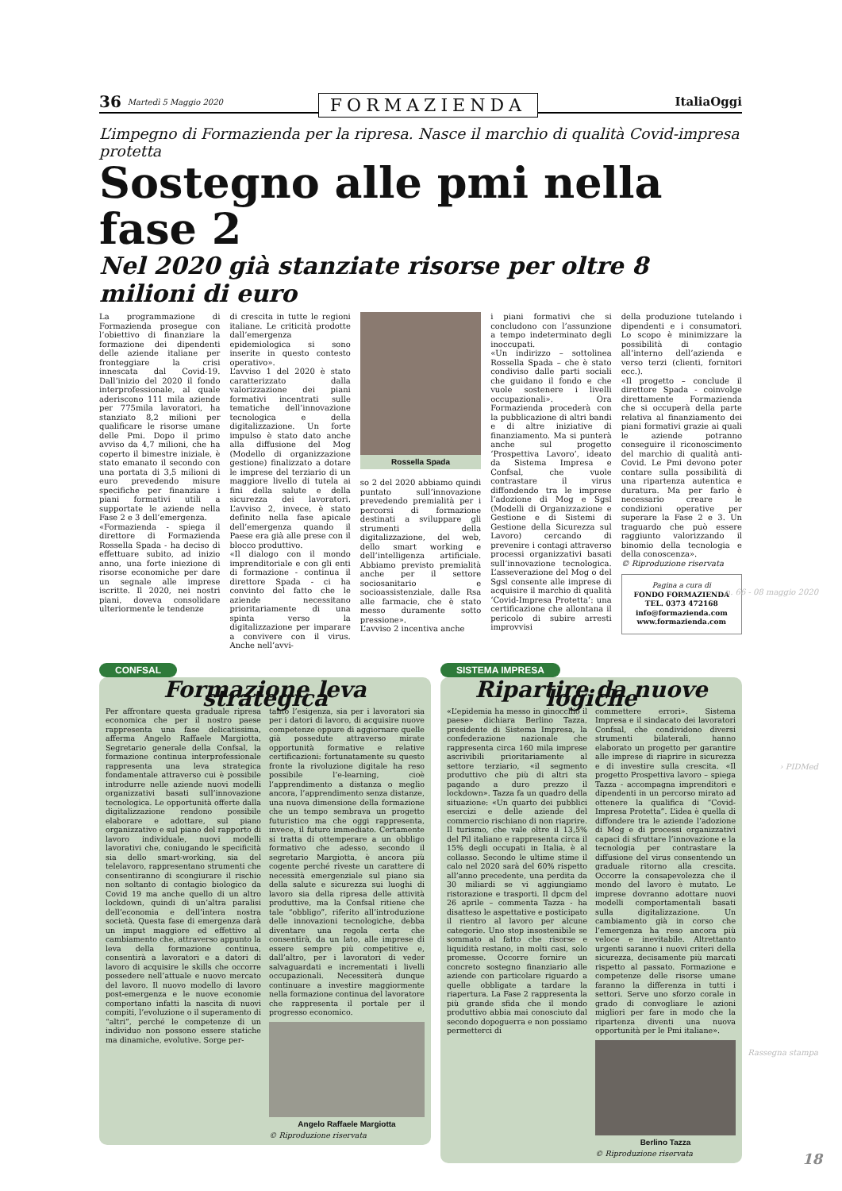36 Martedì 5 Maggio 2020 FORMAZIENDA ItaliaOggi
L’impegno di Formazienda per la ripresa. Nasce il marchio di qualità Covid-impresa protetta
Sostegno alle pmi nella fase 2
Nel 2020 già stanziate risorse per oltre 8 milioni di euro
La programmazione di Formazienda prosegue con l’obiettivo di finanziare la formazione dei dipendenti delle aziende italiane per fronteggiare la crisi innescata dal Covid-19. Dall’inizio del 2020 il fondo interprofessionale, al quale aderiscono 111 mila aziende per 775mila lavoratori, ha stanziato 8,2 milioni per qualificare le risorse umane delle Pmi. Dopo il primo avviso da 4,7 milioni, che ha coperto il bimestre iniziale, è stato emanato il secondo con una portata di 3,5 milioni di euro prevedendo misure specifiche per finanziare i piani formativi utili a supportate le aziende nella Fase 2 e 3 dell’emergenza.
«Formazienda - spiega il direttore di Formazienda Rossella Spada - ha deciso di effettuare subito, ad inizio anno, una forte iniezione di risorse economiche per dare un segnale alle imprese iscritte. Il 2020, nei nostri piani, doveva consolidare ulteriormente le tendenze
di crescita in tutte le regioni italiane. Le criticità prodotte dall’emergenza epidemiologica si sono inserite in questo contesto operativo».
L’avviso 1 del 2020 è stato caratterizzato dalla valorizzazione dei piani formativi incentrati sulle tematiche dell’innovazione tecnologica e della digitalizzazione. Un forte impulso è stato dato anche alla diffusione del Mog (Modello di organizzazione gestione) finalizzato a dotare le imprese del terziario di un maggiore livello di tutela ai fini della salute e della sicurezza dei lavoratori. L’avviso 2, invece, è stato definito nella fase apicale dell’emergenza quando il Paese era già alle prese con il blocco produttivo.
«Il dialogo con il mondo imprenditoriale e con gli enti di formazione - continua il direttore Spada - ci ha convinto del fatto che le aziende necessitano prioritariamente di una spinta verso la digitalizzazione per imparare a convivere con il virus. Anche nell’avvi-
Rossella Spada
so 2 del 2020 abbiamo quindi puntato sull’innovazione prevedendo premialità per i percorsi di formazione destinati a sviluppare gli strumenti della digitalizzazione, del web, dello smart working e dell’intelligenza artificiale. Abbiamo previsto premialità anche per il settore sociosanitario e socioassistenziale, dalle Rsa alle farmacie, che è stato messo duramente sotto pressione».
L’avviso 2 incentiva anche
i piani formativi che si concludono con l’assunzione a tempo indeterminato degli inoccupati.
«Un indirizzo – sottolinea Rossella Spada – che è stato condiviso dalle parti sociali che guidano il fondo e che vuole sostenere i livelli occupazionali». Ora Formazienda procederà con la pubblicazione di altri bandi e di altre iniziative di finanziamento. Ma si punterà anche sul progetto ‘Prospettiva Lavoro’, ideato da Sistema Impresa e Confsal, che vuole contrastare il virus diffondendo tra le imprese l’adozione di Mog e Sgsl (Modelli di Organizzazione e Gestione e di Sistemi di Gestione della Sicurezza sul Lavoro) cercando di prevenire i contagi attraverso processi organizzativi basati sull’innovazione tecnologica. L’asseverazione del Mog o del Sgsl consente alle imprese di acquisire il marchio di qualità ‘Covid-Impresa Protetta’: una certificazione che allontana il pericolo di subire arresti improvvisi
della produzione tutelando i dipendenti e i consumatori. Lo scopo è minimizzare la possibilità di contagio all’interno dell’azienda e verso terzi (clienti, fornitori ecc.).
«Il progetto – conclude il direttore Spada - coinvolge direttamente Formazienda che si occuperà della parte relativa al finanziamento dei piani formativi grazie ai quali le aziende potranno conseguire il riconoscimento del marchio di qualità anti-Covid. Le Pmi devono poter contare sulla possibilità di una ripartenza autentica e duratura. Ma per farlo è necessario creare le condizioni operative per superare la Fase 2 e 3. Un traguardo che può essere raggiunto valorizzando il binomio della tecnologia e della conoscenza».
© Riproduzione riservata
Pagina a cura di
FONDO FORMAZIENDA
TEL. 0373 472168
info@formazienda.com
www.formazienda.com
CONFSAL
Formazione leva strategica
Per affrontare questa graduale ripresa economica che per il nostro paese rappresenta una fase delicatissima, afferma Angelo Raffaele Margiotta, Segretario generale della Confsal, la formazione continua interprofessionale rappresenta una leva strategica fondamentale attraverso cui è possibile introdurre nelle aziende nuovi modelli organizzativi basati sull’innovazione tecnologica. Le opportunità offerte dalla digitalizzazione rendono possibile elaborare e adottare, sul piano organizzativo e sul piano del rapporto di lavoro individuale, nuovi modelli lavorativi che, coniugando le specificità sia dello smart-working, sia del telelavoro, rappresentano strumenti che consentiranno di scongiurare il rischio non soltanto di contagio biologico da Covid 19 ma anche quello di un altro lockdown, quindi di un’altra paralisi dell’economia e dell’intera nostra società. Questa fase di emergenza darà un imput maggiore ed effettivo al cambiamento che, attraverso appunto la leva della formazione continua, consentirà a lavoratori e a datori di lavoro di acquisire le skills che occorre possedere nell’attuale e nuovo mercato del lavoro. Il nuovo modello di lavoro post-emergenza e le nuove economie comportano infatti la nascita di nuovi compiti, l’evoluzione o il superamento di “altri”, perché le competenze di un individuo non possono essere statiche ma dinamiche, evolutive. Sorge per-
tanto l’esigenza, sia per i lavoratori sia per i datori di lavoro, di acquisire nuove competenze oppure di aggiornare quelle già possedute attraverso mirate opportunità formative e relative certificazioni: fortunatamente su questo fronte la rivoluzione digitale ha reso possibile l’e-learning, cioè l’apprendimento a distanza o meglio ancora, l’apprendimento senza distanze, una nuova dimensione della formazione che un tempo sembrava un progetto futuristico ma che oggi rappresenta, invece, il futuro immediato. Certamente si tratta di ottemperare a un obbligo formativo che adesso, secondo il segretario Margiotta, è ancora più cogente perché riveste un carattere di necessità emergenziale sul piano sia della salute e sicurezza sui luoghi di lavoro sia della ripresa delle attività produttive, ma la Confsal ritiene che tale “obbligo”, riferito all’introduzione delle innovazioni tecnologiche, debba diventare una regola certa che consentirà, da un lato, alle imprese di essere sempre più competitive e, dall’altro, per i lavoratori di veder salvaguardati e incrementati i livelli occupazionali. Necessiterà dunque continuare a investire maggiormente nella formazione continua del lavoratore che rappresenta il portale per il progresso economico.
Angelo Raffaele Margiotta
© Riproduzione riservata
SISTEMA IMPRESA
Ripartire da nuove logiche
«L’epidemia ha messo in ginocchio il paese» dichiara Berlino Tazza, presidente di Sistema Impresa, la confederazione nazionale che rappresenta circa 160 mila imprese ascrivibili prioritariamente al settore terziario, «il segmento produttivo che più di altri sta pagando a duro prezzo il lockdown». Tazza fa un quadro della situazione: «Un quarto dei pubblici esercizi e delle aziende del commercio rischiano di non riaprire. Il turismo, che vale oltre il 13,5% del Pil italiano e rappresenta circa il 15% degli occupati in Italia, è al collasso. Secondo le ultime stime il calo nel 2020 sarà del 60% rispetto all’anno precedente, una perdita da 30 miliardi se vi aggiungiamo ristorazione e trasporti. Il dpcm del 26 aprile – commenta Tazza - ha disatteso le aspettative e posticipato il rientro al lavoro per alcune categorie. Uno stop insostenibile se sommato al fatto che risorse e liquidità restano, in molti casi, solo promesse. Occorre fornire un concreto sostegno finanziario alle aziende con particolare riguardo a quelle obbligate a tardare la riapertura. La Fase 2 rappresenta la più grande sfida che il mondo produttivo abbia mai conosciuto dal secondo dopoguerra e non possiamo permetterci di
commettere errori». Sistema Impresa e il sindacato dei lavoratori Confsal, che condividono diversi strumenti bilaterali, hanno elaborato un progetto per garantire alle imprese di riaprire in sicurezza e di investire sulla crescita. «Il progetto Prospettiva lavoro – spiega Tazza - accompagna imprenditori e dipendenti in un percorso mirato ad ottenere la qualifica di “Covid- Impresa Protetta”. L’idea è quella di diffondere tra le aziende l’adozione di Mog e di processi organizzativi capaci di sfruttare l’innovazione e la tecnologia per contrastare la diffusione del virus consentendo un graduale ritorno alla crescita. Occorre la consapevolezza che il mondo del lavoro è mutato. Le imprese dovranno adottare nuovi modelli comportamentali basati sulla digitalizzazione. Un cambiamento già in corso che l’emergenza ha reso ancora più veloce e inevitabile. Altrettanto urgenti saranno i nuovi criteri della sicurezza, decisamente più marcati rispetto al passato. Formazione e competenze delle risorse umane faranno la differenza in tutti i settori. Serve uno sforzo corale in grado di convogliare le azioni migliori per fare in modo che la ripartenza diventi una nuova opportunità per le Pmi italiane».
Berlino Tazza
© Riproduzione riservata
n. 66 - 08 maggio 2020
› PIDMed
Rassegna stampa
18